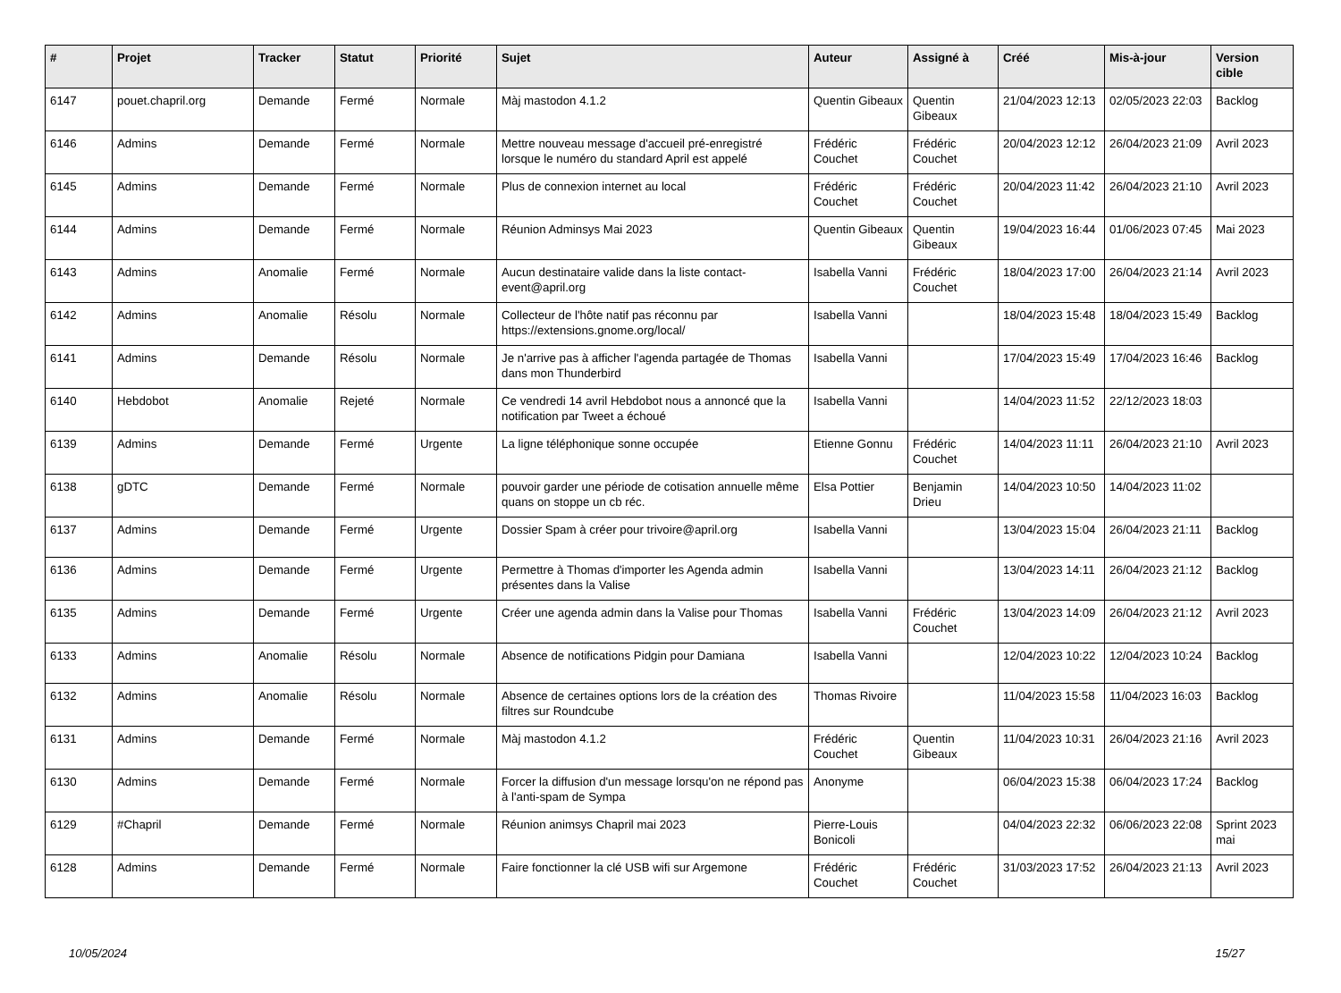| # | Projet | Tracker | Statut | Priorité | Sujet | Auteur | Assigné à | Créé | Mis-à-jour | Version cible |
| --- | --- | --- | --- | --- | --- | --- | --- | --- | --- | --- |
| 6147 | pouet.chapril.org | Demande | Fermé | Normale | Màj mastodon 4.1.2 | Quentin Gibeaux | Quentin Gibeaux | 21/04/2023 12:13 | 02/05/2023 22:03 | Backlog |
| 6146 | Admins | Demande | Fermé | Normale | Mettre nouveau message d'accueil pré-enregistré lorsque le numéro du standard April est appelé | Frédéric Couchet | Frédéric Couchet | 20/04/2023 12:12 | 26/04/2023 21:09 | Avril 2023 |
| 6145 | Admins | Demande | Fermé | Normale | Plus de connexion internet au local | Frédéric Couchet | Frédéric Couchet | 20/04/2023 11:42 | 26/04/2023 21:10 | Avril 2023 |
| 6144 | Admins | Demande | Fermé | Normale | Réunion Adminsys Mai 2023 | Quentin Gibeaux | Quentin Gibeaux | 19/04/2023 16:44 | 01/06/2023 07:45 | Mai 2023 |
| 6143 | Admins | Anomalie | Fermé | Normale | Aucun destinataire valide dans la liste contact-event@april.org | Isabella Vanni | Frédéric Couchet | 18/04/2023 17:00 | 26/04/2023 21:14 | Avril 2023 |
| 6142 | Admins | Anomalie | Résolu | Normale | Collecteur de l'hôte natif pas réconnu par https://extensions.gnome.org/local/ | Isabella Vanni | | 18/04/2023 15:48 | 18/04/2023 15:49 | Backlog |
| 6141 | Admins | Demande | Résolu | Normale | Je n'arrive pas à afficher l'agenda partagée de Thomas dans mon Thunderbird | Isabella Vanni | | 17/04/2023 15:49 | 17/04/2023 16:46 | Backlog |
| 6140 | Hebdobot | Anomalie | Rejeté | Normale | Ce vendredi 14 avril Hebdobot nous a annoncé que la notification par Tweet a échoué | Isabella Vanni | | 14/04/2023 11:52 | 22/12/2023 18:03 | |
| 6139 | Admins | Demande | Fermé | Urgente | La ligne téléphonique sonne occupée | Etienne Gonnu | Frédéric Couchet | 14/04/2023 11:11 | 26/04/2023 21:10 | Avril 2023 |
| 6138 | gDTC | Demande | Fermé | Normale | pouvoir garder une période de cotisation annuelle même quans on stoppe un cb réc. | Elsa Pottier | Benjamin Drieu | 14/04/2023 10:50 | 14/04/2023 11:02 | |
| 6137 | Admins | Demande | Fermé | Urgente | Dossier Spam à créer pour trivoire@april.org | Isabella Vanni | | 13/04/2023 15:04 | 26/04/2023 21:11 | Backlog |
| 6136 | Admins | Demande | Fermé | Urgente | Permettre à Thomas d'importer les Agenda admin présentes dans la Valise | Isabella Vanni | | 13/04/2023 14:11 | 26/04/2023 21:12 | Backlog |
| 6135 | Admins | Demande | Fermé | Urgente | Créer une agenda admin dans la Valise pour Thomas | Isabella Vanni | Frédéric Couchet | 13/04/2023 14:09 | 26/04/2023 21:12 | Avril 2023 |
| 6133 | Admins | Anomalie | Résolu | Normale | Absence de notifications Pidgin pour Damiana | Isabella Vanni | | 12/04/2023 10:22 | 12/04/2023 10:24 | Backlog |
| 6132 | Admins | Anomalie | Résolu | Normale | Absence de certaines options lors de la création des filtres sur Roundcube | Thomas Rivoire | | 11/04/2023 15:58 | 11/04/2023 16:03 | Backlog |
| 6131 | Admins | Demande | Fermé | Normale | Màj mastodon 4.1.2 | Frédéric Couchet | Quentin Gibeaux | 11/04/2023 10:31 | 26/04/2023 21:16 | Avril 2023 |
| 6130 | Admins | Demande | Fermé | Normale | Forcer la diffusion d'un message lorsqu'on ne répond pas à l'anti-spam de Sympa | Anonyme | | 06/04/2023 15:38 | 06/04/2023 17:24 | Backlog |
| 6129 | #Chapril | Demande | Fermé | Normale | Réunion animsys Chapril mai 2023 | Pierre-Louis Bonicoli | | 04/04/2023 22:32 | 06/06/2023 22:08 | Sprint 2023 mai |
| 6128 | Admins | Demande | Fermé | Normale | Faire fonctionner la clé USB wifi sur Argemone | Frédéric Couchet | Frédéric Couchet | 31/03/2023 17:52 | 26/04/2023 21:13 | Avril 2023 |
10/05/2024 15/27